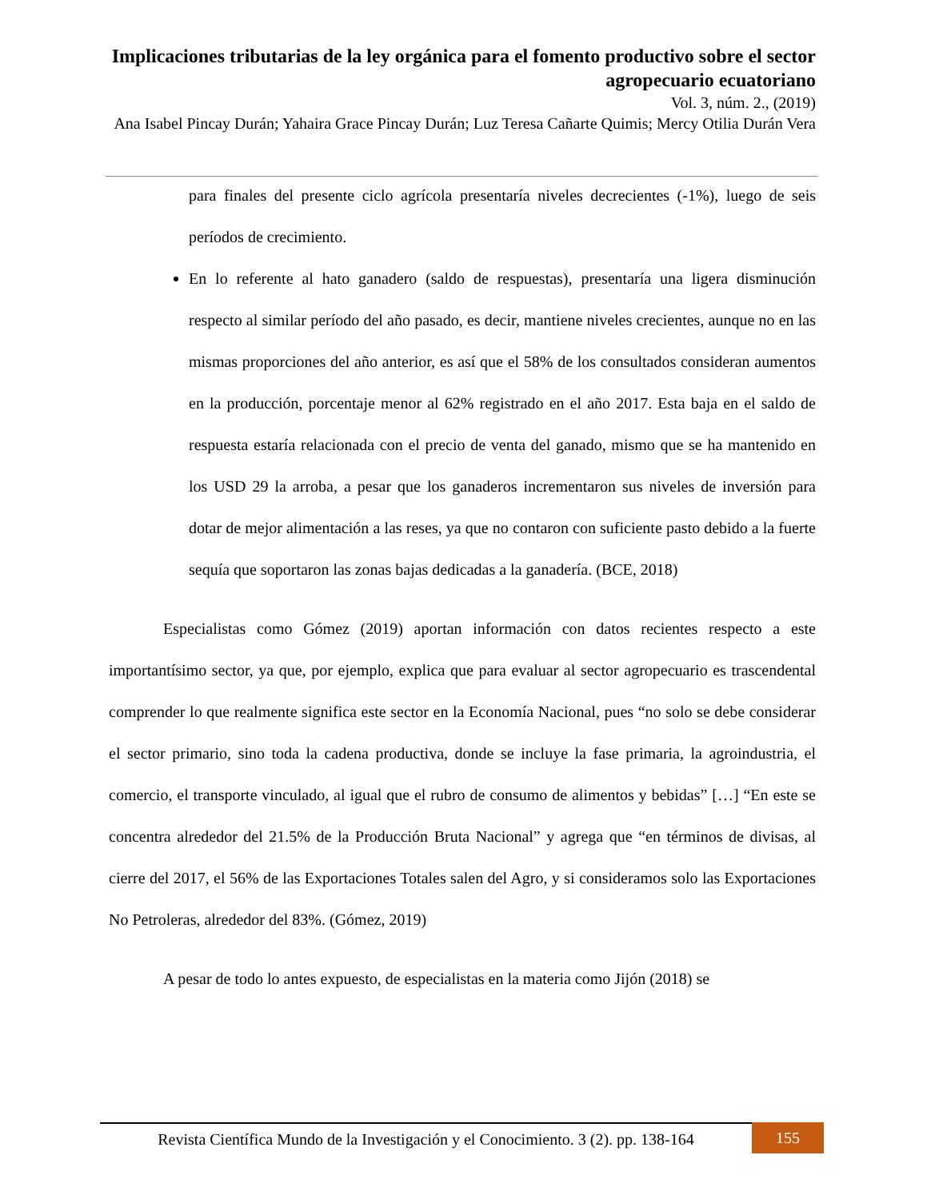Implicaciones tributarias de la ley orgánica para el fomento productivo sobre el sector agropecuario ecuatoriano
Vol. 3, núm. 2., (2019)
Ana Isabel Pincay Durán; Yahaira Grace Pincay Durán; Luz Teresa Cañarte Quimis; Mercy Otilia Durán Vera
para finales del presente ciclo agrícola presentaría niveles decrecientes (-1%), luego de seis períodos de crecimiento.
En lo referente al hato ganadero (saldo de respuestas), presentaría una ligera disminución respecto al similar período del año pasado, es decir, mantiene niveles crecientes, aunque no en las mismas proporciones del año anterior, es así que el 58% de los consultados consideran aumentos en la producción, porcentaje menor al 62% registrado en el año 2017. Esta baja en el saldo de respuesta estaría relacionada con el precio de venta del ganado, mismo que se ha mantenido en los USD 29 la arroba, a pesar que los ganaderos incrementaron sus niveles de inversión para dotar de mejor alimentación a las reses, ya que no contaron con suficiente pasto debido a la fuerte sequía que soportaron las zonas bajas dedicadas a la ganadería. (BCE, 2018)
Especialistas como Gómez (2019) aportan información con datos recientes respecto a este importantísimo sector, ya que, por ejemplo, explica que para evaluar al sector agropecuario es trascendental comprender lo que realmente significa este sector en la Economía Nacional, pues “no solo se debe considerar el sector primario, sino toda la cadena productiva, donde se incluye la fase primaria, la agroindustria, el comercio, el transporte vinculado, al igual que el rubro de consumo de alimentos y bebidas” […] “En este se concentra alrededor del 21.5% de la Producción Bruta Nacional” y agrega que “en términos de divisas, al cierre del 2017, el 56% de las Exportaciones Totales salen del Agro, y si consideramos solo las Exportaciones No Petroleras, alrededor del 83%. (Gómez, 2019)
A pesar de todo lo antes expuesto, de especialistas en la materia como Jijón (2018) se
Revista Científica Mundo de la Investigación y el Conocimiento. 3 (2). pp. 138-164
155